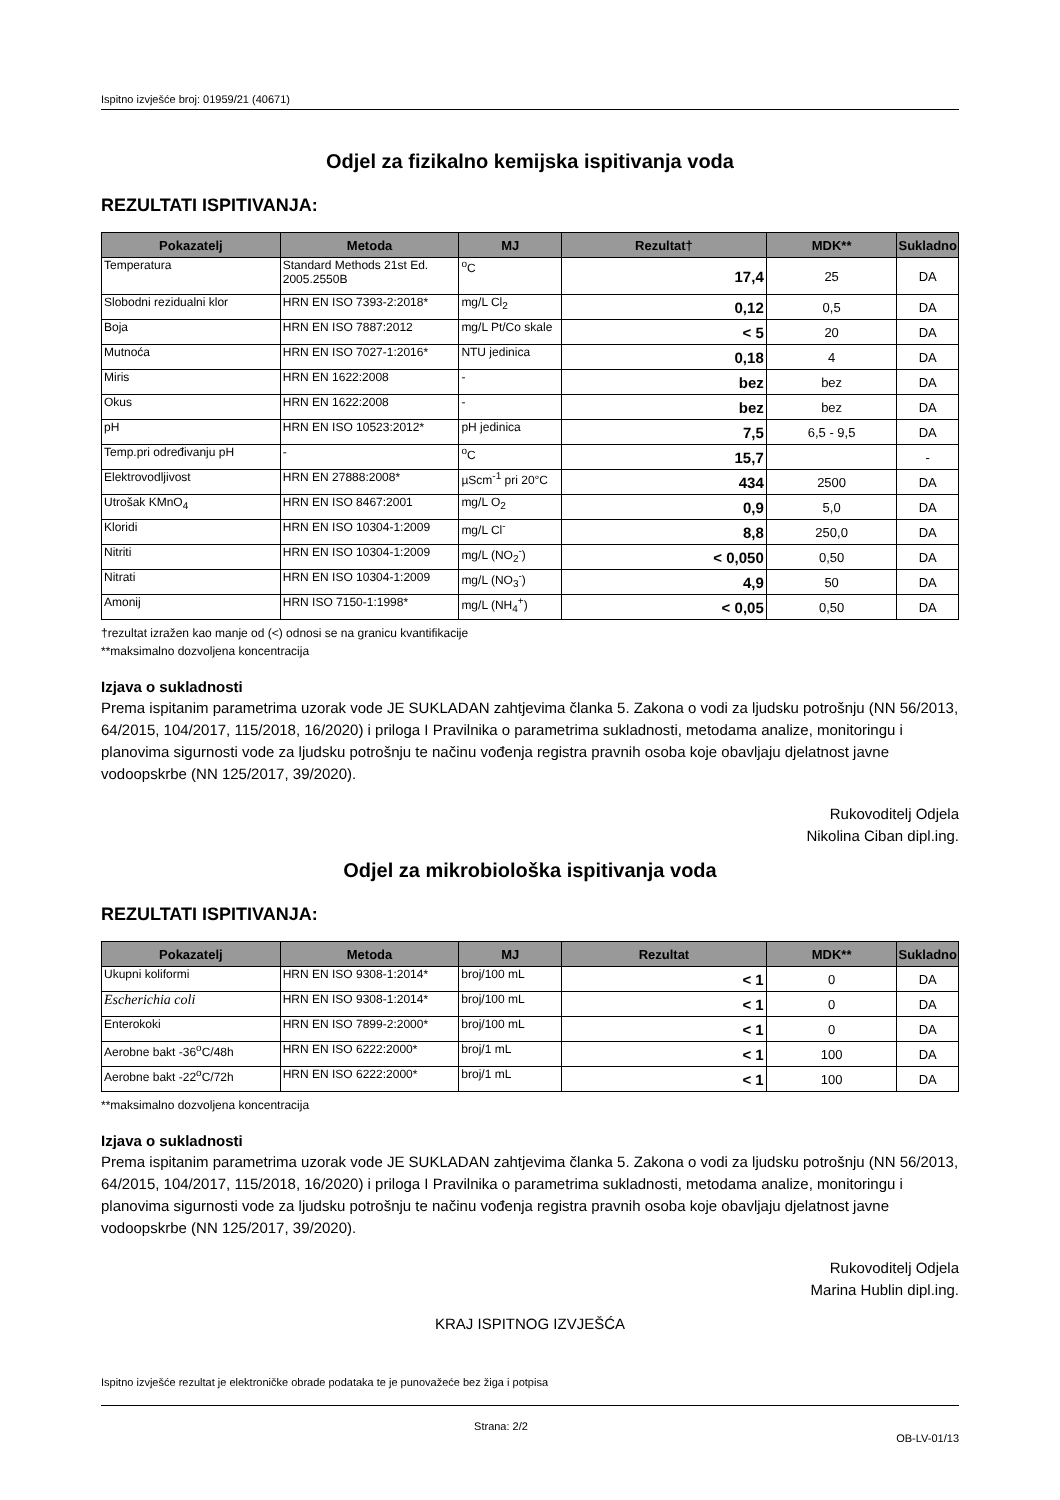Ispitno izvješće broj: 01959/21 (40671)
Odjel za fizikalno kemijska ispitivanja voda
REZULTATI ISPITIVANJA:
| Pokazatelj | Metoda | MJ | Rezultat† | MDK** | Sukladno |
| --- | --- | --- | --- | --- | --- |
| Temperatura | Standard Methods 21st Ed. 2005.2550B | <sup>o</sup> C | 17,4 | 25 | DA |
| Slobodni rezidualni klor | HRN EN ISO 7393-2:2018* | mg/L Cl<sub>2</sub> | 0,12 | 0,5 | DA |
| Boja | HRN EN ISO 7887:2012 | mg/L Pt/Co skale | < 5 | 20 | DA |
| Mutnoća | HRN EN ISO 7027-1:2016* | NTU jedinica | 0,18 | 4 | DA |
| Miris | HRN EN 1622:2008 | - | bez | bez | DA |
| Okus | HRN EN 1622:2008 | - | bez | bez | DA |
| pH | HRN EN ISO 10523:2012* | pH jedinica | 7,5 | 6,5 - 9,5 | DA |
| Temp.pri određivanju pH | - | <sup>o</sup> C | 15,7 | | - |
| Elektrovodljivost | HRN EN 27888:2008* | µScm<sup>-1</sup> pri 20°C | 434 | 2500 | DA |
| Utrošak KMnO<sub>4</sub> | HRN EN ISO 8467:2001 | mg/L O<sub>2</sub> | 0,9 | 5,0 | DA |
| Kloridi | HRN EN ISO 10304-1:2009 | mg/L Cl<sup>-</sup> | 8,8 | 250,0 | DA |
| Nitriti | HRN EN ISO 10304-1:2009 | mg/L (NO<sub>2</sub><sup>-</sup>) | < 0,050 | 0,50 | DA |
| Nitrati | HRN EN ISO 10304-1:2009 | mg/L (NO<sub>3</sub><sup>-</sup>) | 4,9 | 50 | DA |
| Amonij | HRN ISO 7150-1:1998* | mg/L (NH<sub>4</sub><sup>+</sup>) | < 0,05 | 0,50 | DA |
†rezultat izražen kao manje od (<) odnosi se na granicu kvantifikacije
**maksimalno dozvoljena koncentracija
Izjava o sukladnosti
Prema ispitanim parametrima uzorak vode JE SUKLADAN zahtjevima članka 5. Zakona o vodi za ljudsku potrošnju (NN 56/2013, 64/2015, 104/2017, 115/2018, 16/2020) i priloga I Pravilnika o parametrima sukladnosti, metodama analize, monitoringu i planovima sigurnosti vode za ljudsku potrošnju te načinu vođenja registra pravnih osoba koje obavljaju djelatnost javne vodoopskrbe (NN 125/2017, 39/2020).
Rukovoditelj Odjela
Nikolina Ciban dipl.ing.
Odjel za mikrobiološka ispitivanja voda
REZULTATI ISPITIVANJA:
| Pokazatelj | Metoda | MJ | Rezultat | MDK** | Sukladno |
| --- | --- | --- | --- | --- | --- |
| Ukupni koliformi | HRN EN ISO 9308-1:2014* | broj/100 mL | < 1 | 0 | DA |
| Escherichia coli | HRN EN ISO 9308-1:2014* | broj/100 mL | < 1 | 0 | DA |
| Enterokoki | HRN EN ISO 7899-2:2000* | broj/100 mL | < 1 | 0 | DA |
| Aerobne bakt -36<sup>o</sup>C/48h | HRN EN ISO 6222:2000* | broj/1 mL | < 1 | 100 | DA |
| Aerobne bakt -22<sup>o</sup>C/72h | HRN EN ISO 6222:2000* | broj/1 mL | < 1 | 100 | DA |
**maksimalno dozvoljena koncentracija
Izjava o sukladnosti
Prema ispitanim parametrima uzorak vode JE SUKLADAN zahtjevima članka 5. Zakona o vodi za ljudsku potrošnju (NN 56/2013, 64/2015, 104/2017, 115/2018, 16/2020) i priloga I Pravilnika o parametrima sukladnosti, metodama analize, monitoringu i planovima sigurnosti vode za ljudsku potrošnju te načinu vođenja registra pravnih osoba koje obavljaju djelatnost javne vodoopskrbe (NN 125/2017, 39/2020).
Rukovoditelj Odjela
Marina Hublin dipl.ing.
KRAJ ISPITNOG IZVJEŠĆA
Ispitno izvješće rezultat je elektroničke obrade podataka te je punovažeće bez žiga i potpisa
Strana: 2/2 OB-LV-01/13